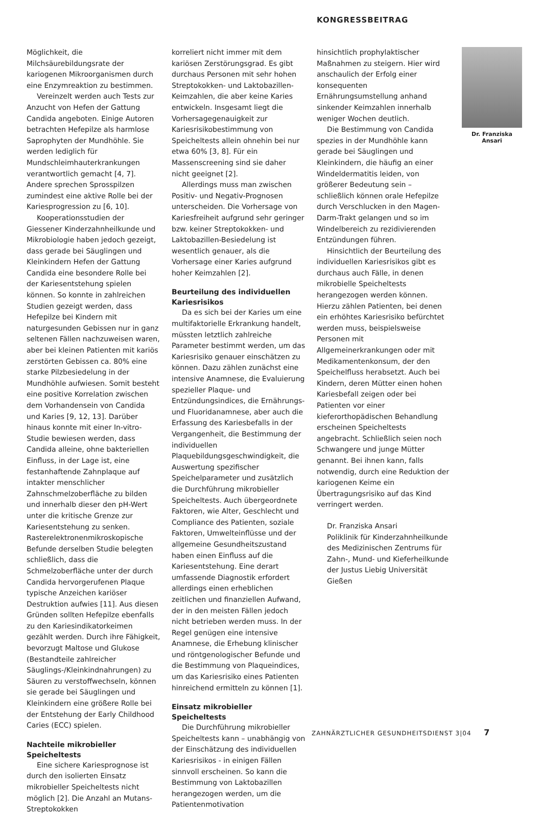KONGRESSBEITRAG
Möglichkeit, die Milchsäurebildungsrate der kariogenen Mikroorganismen durch eine Enzymreaktion zu bestimmen.
Vereinzelt werden auch Tests zur Anzucht von Hefen der Gattung Candida angeboten. Einige Autoren betrachten Hefepilze als harmlose Saprophyten der Mundhöhle. Sie werden lediglich für Mundschleimhauterkrankungen verantwortlich gemacht [4, 7]. Andere sprechen Sprosspilzen zumindest eine aktive Rolle bei der Kariesprogression zu [6, 10].
Kooperationsstudien der Giessener Kinderzahnheilkunde und Mikrobiologie haben jedoch gezeigt, dass gerade bei Säuglingen und Kleinkindern Hefen der Gattung Candida eine besondere Rolle bei der Kariesentstehung spielen können. So konnte in zahlreichen Studien gezeigt werden, dass Hefepilze bei Kindern mit naturgesunden Gebissen nur in ganz seltenen Fällen nachzuweisen waren, aber bei kleinen Patienten mit kariös zerstörten Gebissen ca. 80% eine starke Pilzbesiedelung in der Mundhöhle aufwiesen. Somit besteht eine positive Korrelation zwischen dem Vorhandensein von Candida und Karies [9, 12, 13]. Darüber hinaus konnte mit einer In-vitro-Studie bewiesen werden, dass Candida alleine, ohne bakteriellen Einfluss, in der Lage ist, eine festanhaftende Zahnplaque auf intakter menschlicher Zahnschmelzoberfläche zu bilden und innerhalb dieser den pH-Wert unter die kritische Grenze zur Kariesentstehung zu senken. Rasterelektronenmikroskopische Befunde derselben Studie belegten schließlich, dass die Schmelzoberfläche unter der durch Candida hervorgerufenen Plaque typische Anzeichen kariöser Destruktion aufwies [11]. Aus diesen Gründen sollten Hefepilze ebenfalls zu den Kariesindikatorkeimen gezählt werden. Durch ihre Fähigkeit, bevorzugt Maltose und Glukose (Bestandteile zahlreicher Säuglings-/Kleinkindnahrungen) zu Säuren zu verstoffwechseln, können sie gerade bei Säuglingen und Kleinkindern eine größere Rolle bei der Entstehung der Early Childhood Caries (ECC) spielen.
Nachteile mikrobieller Speicheltests
Eine sichere Kariesprognose ist durch den isolierten Einsatz mikrobieller Speicheltests nicht möglich [2]. Die Anzahl an Mutans-Streptokokken
korreliert nicht immer mit dem kariösen Zerstörungsgrad. Es gibt durchaus Personen mit sehr hohen Streptokokken- und Laktobazillen-Keimzahlen, die aber keine Karies entwickeln. Insgesamt liegt die Vorhersagegenauigkeit zur Kariesrisikobestimmung von Speicheltests allein ohnehin bei nur etwa 60% [3, 8]. Für ein Massenscreening sind sie daher nicht geeignet [2].
Allerdings muss man zwischen Positiv- und Negativ-Prognosen unterscheiden. Die Vorhersage von Kariesfreiheit aufgrund sehr geringer bzw. keiner Streptokokken- und Laktobazillen-Besiedelung ist wesentlich genauer, als die Vorhersage einer Karies aufgrund hoher Keimzahlen [2].
Beurteilung des individuellen Kariesrisikos
Da es sich bei der Karies um eine multifaktorielle Erkrankung handelt, müssten letztlich zahlreiche Parameter bestimmt werden, um das Kariesrisiko genauer einschätzen zu können. Dazu zählen zunächst eine intensive Anamnese, die Evaluierung spezieller Plaque- und Entzündungsindices, die Ernährungs- und Fluoridanamnese, aber auch die Erfassung des Kariesbefalls in der Vergangenheit, die Bestimmung der individuellen Plaquebildungsgeschwindigkeit, die Auswertung spezifischer Speichelparameter und zusätzlich die Durchführung mikrobieller Speicheltests. Auch übergeordnete Faktoren, wie Alter, Geschlecht und Compliance des Patienten, soziale Faktoren, Umwelteinflüsse und der allgemeine Gesundheitszustand haben einen Einfluss auf die Kariesentstehung. Eine derart umfassende Diagnostik erfordert allerdings einen erheblichen zeitlichen und finanziellen Aufwand, der in den meisten Fällen jedoch nicht betrieben werden muss. In der Regel genügen eine intensive Anamnese, die Erhebung klinischer und röntgenologischer Befunde und die Bestimmung von Plaqueindices, um das Kariesrisiko eines Patienten hinreichend ermitteln zu können [1].
Einsatz mikrobieller Speicheltests
Die Durchführung mikrobieller Speicheltests kann – unabhängig von der Einschätzung des individuellen Kariesrisikos - in einigen Fällen sinnvoll erscheinen. So kann die Bestimmung von Laktobazillen herangezogen werden, um die Patientenmotivation
hinsichtlich prophylaktischer Maßnahmen zu steigern. Hier wird anschaulich der Erfolg einer konsequenten Ernährungsumstellung anhand sinkender Keimzahlen innerhalb weniger Wochen deutlich.
Die Bestimmung von Candida spezies in der Mundhöhle kann gerade bei Säuglingen und Kleinkindern, die häufig an einer Windeldermatitis leiden, von größerer Bedeutung sein – schließlich können orale Hefepilze durch Verschlucken in den Magen-Darm-Trakt gelangen und so im Windelbereich zu rezidivierenden Entzündungen führen.
Hinsichtlich der Beurteilung des individuellen Kariesrisikos gibt es durchaus auch Fälle, in denen mikrobielle Speicheltests herangezogen werden können. Hierzu zählen Patienten, bei denen ein erhöhtes Kariesrisiko befürchtet werden muss, beispielsweise Personen mit Allgemeinerkrankungen oder mit Medikamentenkonsum, der den Speichelfluss herabsetzt. Auch bei Kindern, deren Mütter einen hohen Kariesbefall zeigen oder bei Patienten vor einer kieferorthopädischen Behandlung erscheinen Speicheltests angebracht. Schließlich seien noch Schwangere und junge Mütter genannt. Bei ihnen kann, falls notwendig, durch eine Reduktion der kariogenen Keime ein Übertragungsrisiko auf das Kind verringert werden.
Dr. Franziska Ansari
Poliklinik für Kinderzahnheilkunde des Medizinischen Zentrums für Zahn-, Mund- und Kieferheilkunde der Justus Liebig Universität Gießen
Dr. Franziska Ansari
ZAHNÄRZTLICHER GESUNDHEITSDIENST 3|04 7